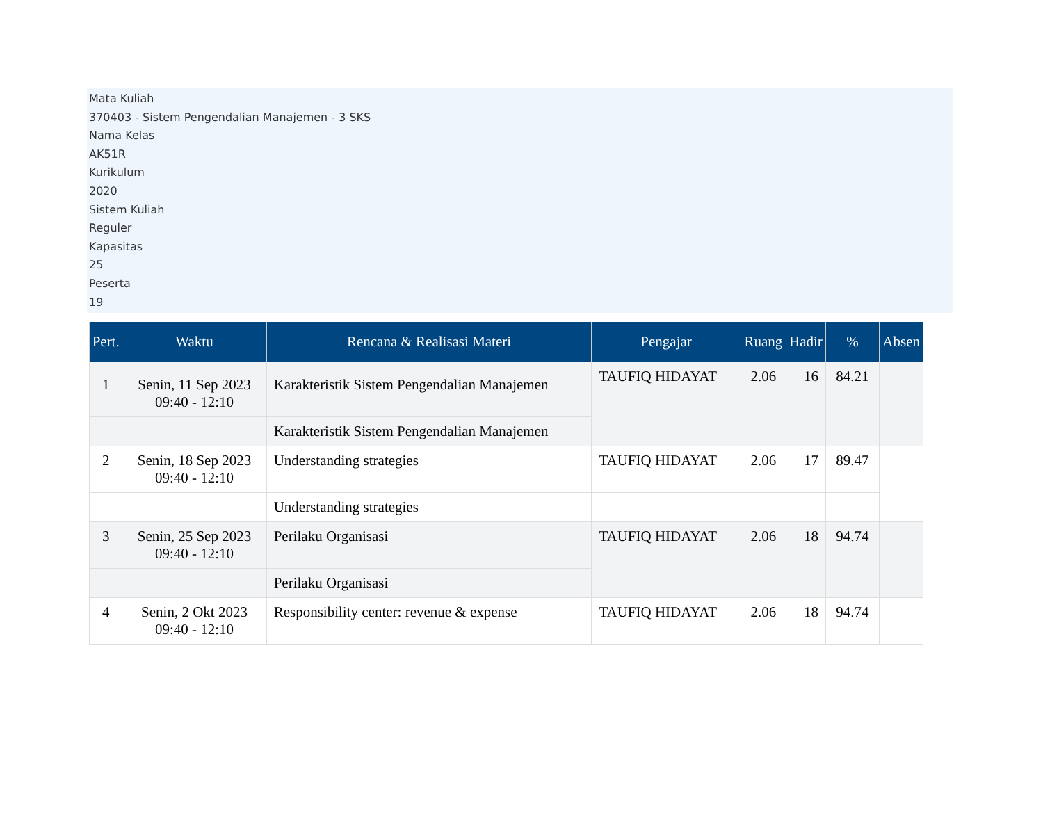Mata Kuliah
370403 - Sistem Pengendalian Manajemen - 3 SKS
Nama Kelas
AK51R
Kurikulum
2020
Sistem Kuliah
Reguler
Kapasitas
25
Peserta
19
| Pert. | Waktu | Rencana & Realisasi Materi | Pengajar | Ruang | Hadir | % | Absen |
| --- | --- | --- | --- | --- | --- | --- | --- |
| 1 | Senin, 11 Sep 2023 09:40 - 12:10 | Karakteristik Sistem Pengendalian Manajemen | TAUFIQ HIDAYAT | 2.06 | 16 | 84.21 | |
| | | Karakteristik Sistem Pengendalian Manajemen | | | | | |
| 2 | Senin, 18 Sep 2023 09:40 - 12:10 | Understanding strategies | TAUFIQ HIDAYAT | 2.06 | 17 | 89.47 | |
| | | Understanding strategies | | | | | |
| 3 | Senin, 25 Sep 2023 09:40 - 12:10 | Perilaku Organisasi | TAUFIQ HIDAYAT | 2.06 | 18 | 94.74 | |
| | | Perilaku Organisasi | | | | | |
| 4 | Senin, 2 Okt 2023 09:40 - 12:10 | Responsibility center: revenue & expense | TAUFIQ HIDAYAT | 2.06 | 18 | 94.74 | |